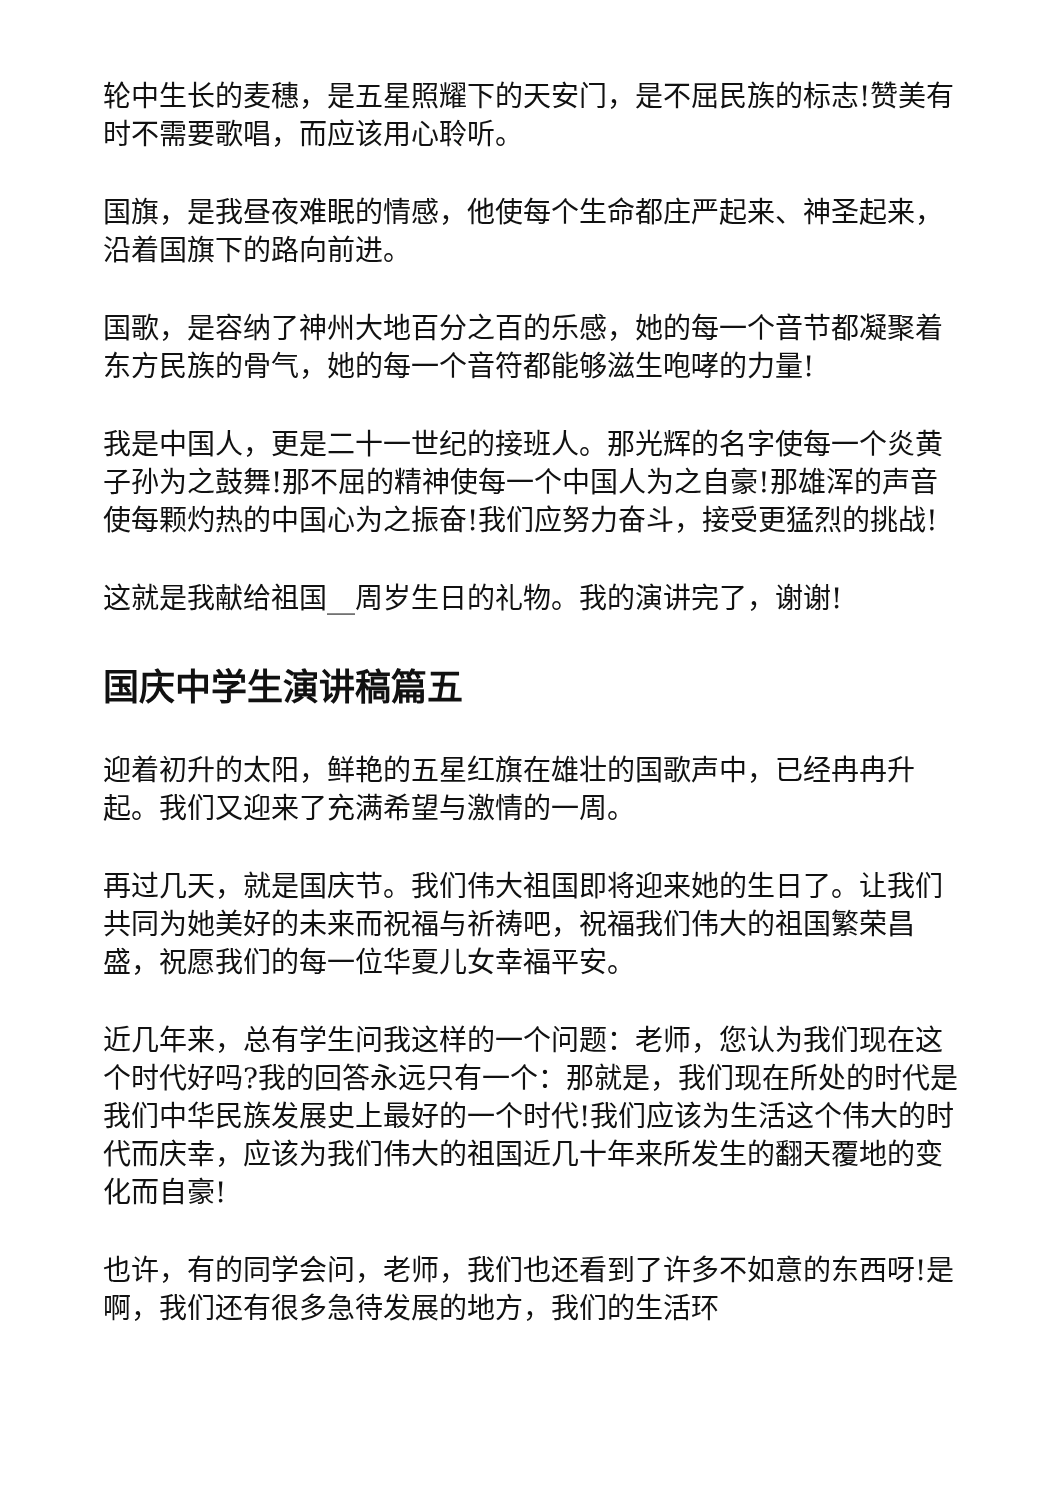轮中生长的麦穗，是五星照耀下的天安门，是不屈民族的标志!赞美有时不需要歌唱，而应该用心聆听。
国旗，是我昼夜难眠的情感，他使每个生命都庄严起来、神圣起来，沿着国旗下的路向前进。
国歌，是容纳了神州大地百分之百的乐感，她的每一个音节都凝聚着东方民族的骨气，她的每一个音符都能够滋生咆哮的力量!
我是中国人，更是二十一世纪的接班人。那光辉的名字使每一个炎黄子孙为之鼓舞!那不屈的精神使每一个中国人为之自豪!那雄浑的声音使每颗灼热的中国心为之振奋!我们应努力奋斗，接受更猛烈的挑战!
这就是我献给祖国__周岁生日的礼物。我的演讲完了，谢谢!
国庆中学生演讲稿篇五
迎着初升的太阳，鲜艳的五星红旗在雄壮的国歌声中，已经冉冉升起。我们又迎来了充满希望与激情的一周。
再过几天，就是国庆节。我们伟大祖国即将迎来她的生日了。让我们共同为她美好的未来而祝福与祈祷吧，祝福我们伟大的祖国繁荣昌盛，祝愿我们的每一位华夏儿女幸福平安。
近几年来，总有学生问我这样的一个问题：老师，您认为我们现在这个时代好吗?我的回答永远只有一个：那就是，我们现在所处的时代是我们中华民族发展史上最好的一个时代!我们应该为生活这个伟大的时代而庆幸，应该为我们伟大的祖国近几十年来所发生的翻天覆地的变化而自豪!
也许，有的同学会问，老师，我们也还看到了许多不如意的东西呀!是啊，我们还有很多急待发展的地方，我们的生活环